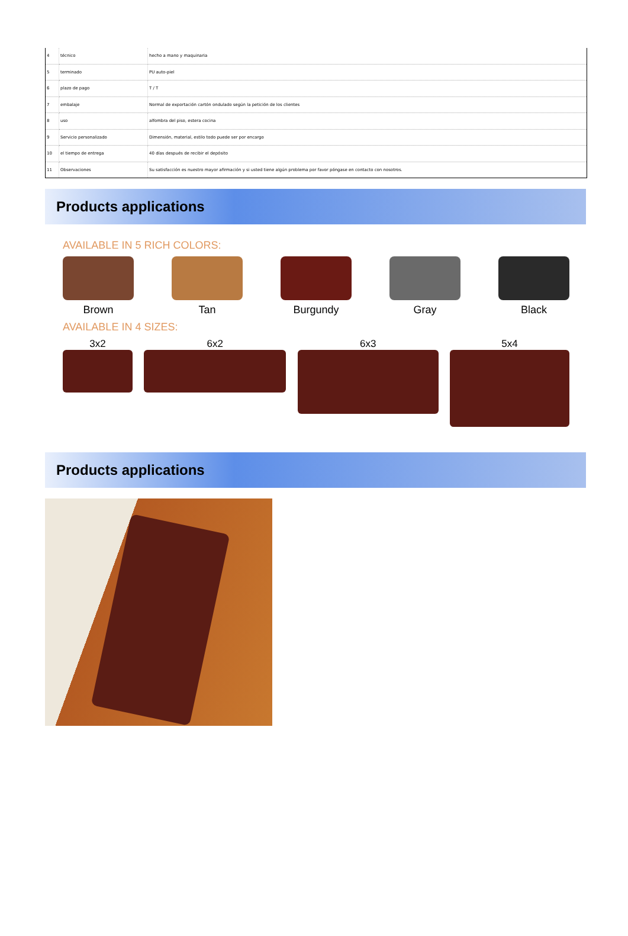| 4 | técnico | hecho a mano y maquinaria |
| 5 | terminado | PU auto-piel |
| 6 | plazo de pago | T / T |
| 7 | embalaje | Normal de exportación cartón ondulado según la petición de los clientes |
| 8 | uso | alfombra del piso, estera cocina |
| 9 | Servicio personalizado | Dimensión, material, estilo todo puede ser por encargo |
| 10 | el tiempo de entrega | 40 días después de recibir el depósito |
| 11 | Observaciones | Su satisfacción es nuestro mayor afirmación y si usted tiene algún problema por favor póngase en contacto con nosotros. |
Products applications
AVAILABLE IN 5 RICH COLORS:
Brown Tan Burgundy Gray Black
AVAILABLE IN 4 SIZES:
3x2 6x2 6x3 5x4
Products applications